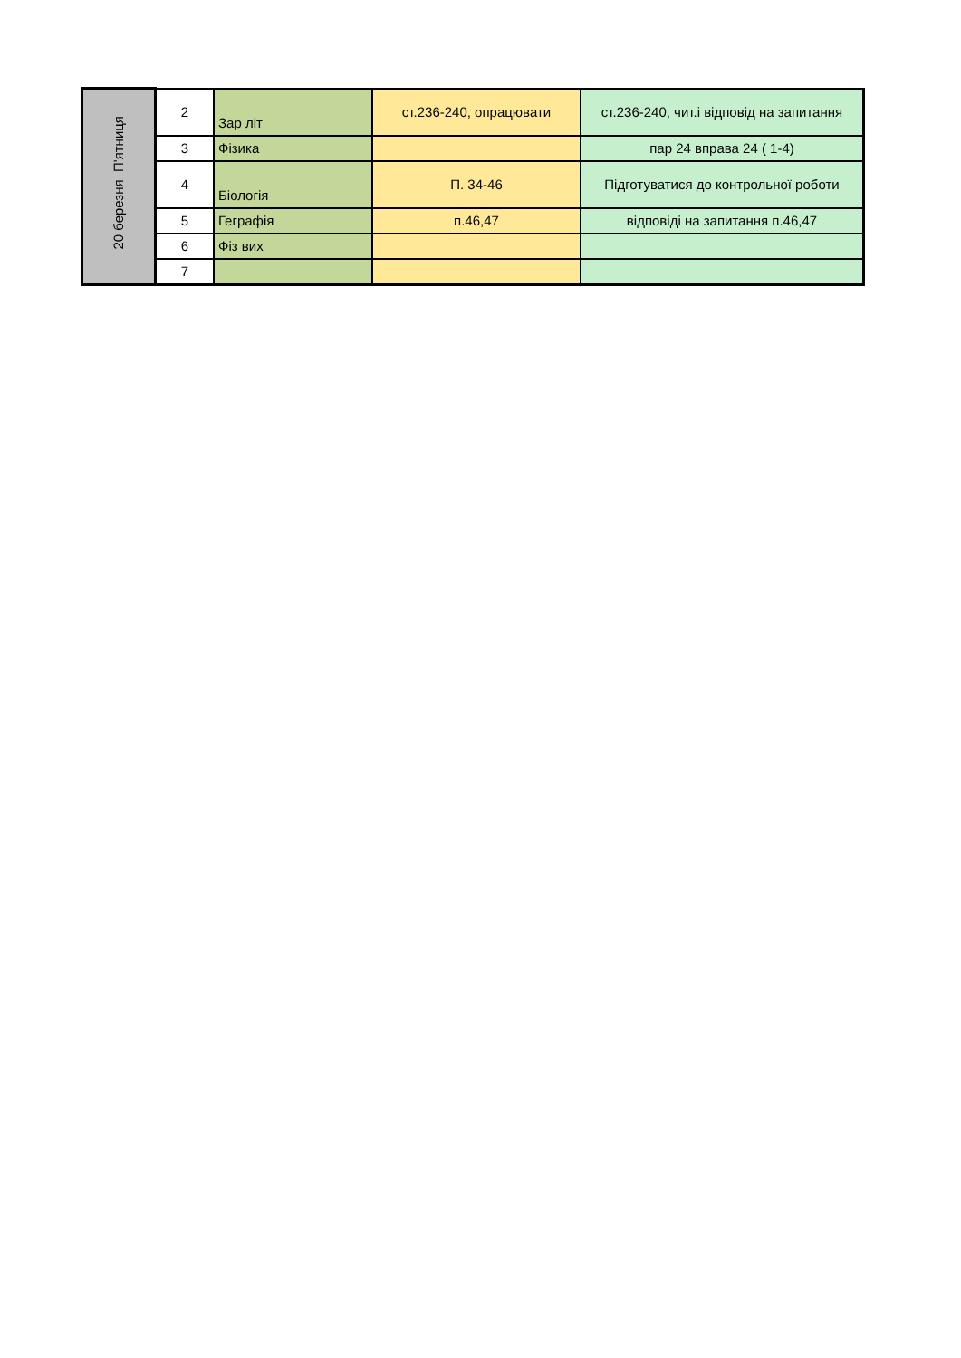| 20 березня П'ятниця | 2 | Зар літ | ст.236-240, опрацювати | ст.236-240, чит.і відповід на запитання |
| | 3 | Фізика | | пар 24 вправа 24 ( 1-4) |
| | 4 | Біологія | П. 34-46 | Підготуватися до контрольної роботи |
| | 5 | Геграфія | п.46,47 | відповіді на запитання п.46,47 |
| | 6 | Фіз вих | | |
| | 7 | | | |